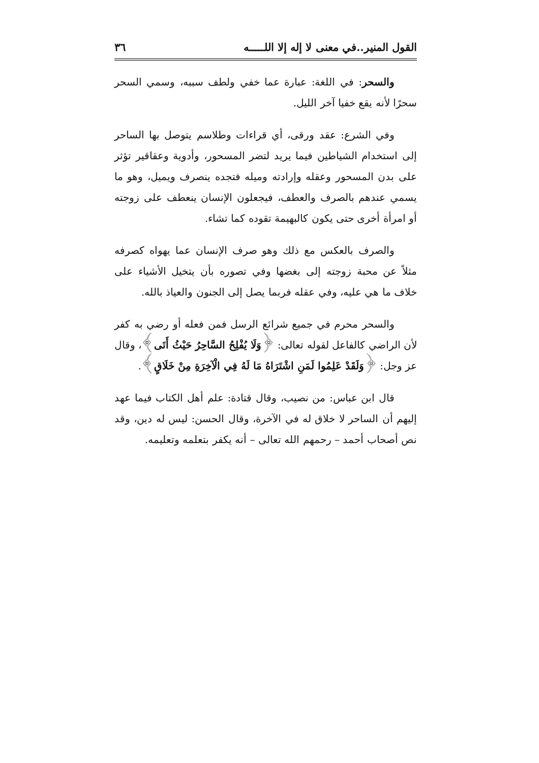القول المنير..في معنى لا إله إلا اللـــــه ٣٦
والسحر: في اللغة: عبارة عما خفي ولطف سببه، وسمي السحر سحرًا لأنه يقع خفيا آخر الليل.
وفي الشرع: عقد ورقى، أي قراءات وطلاسم يتوصل بها الساحر إلى استخدام الشياطين فيما يريد لتضر المسحور، وأدوية وعقاقير تؤثر على بدن المسحور وعقله وإرادته وميله فتجده ينصرف ويميل، وهو ما يسمي عندهم بالصرف والعطف، فيجعلون الإنسان ينعطف على زوجته أو امرأة أخرى حتى يكون كالبهيمة تقوده كما تشاء.
والصرف بالعكس مع ذلك وهو صرف الإنسان عما يهواه كصرفه مثلاً عن محبة زوجته إلى بغضها وفي تصوره بأن يتخيل الأشياء على خلاف ما هي عليه، وفي عقله فربما يصل إلى الجنون والعياذ بالله.
والسحر محرم في جميع شرائع الرسل فمن فعله أو رضي به كفر لأن الراضي كالفاعل لقوله تعالى: ﴿وَلَا يُفْلِحُ السَّاحِرُ حَيْثُ أَتَى﴾، وقال عز وجل: ﴿وَلَقَدْ عَلِمُوا لَمَنِ اشْتَرَاهُ مَا لَهُ فِي الْآخِرَةِ مِنْ خَلَاقٍ﴾.
قال ابن عباس: من نصيب، وقال قتادة: علم أهل الكتاب فيما عهد إليهم أن الساحر لا خلاق له في الآخرة، وقال الحسن: ليس له دين، وقد نص أصحاب أحمد – رحمهم الله تعالى – أنه يكفر بتعلمه وتعليمه.